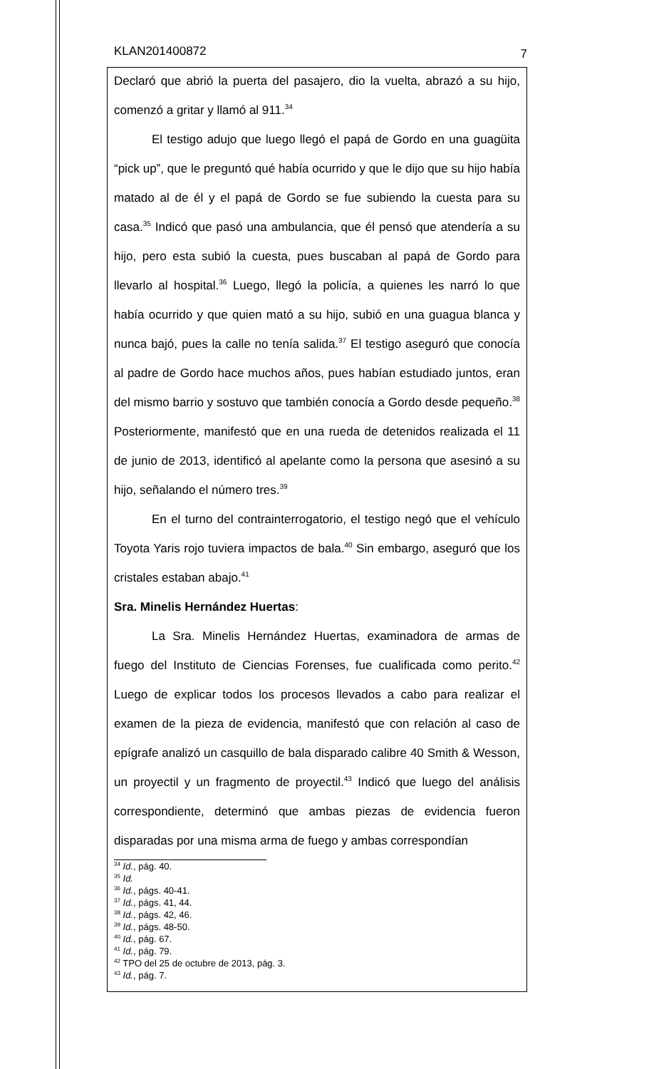KLAN201400872 7
Declaró que abrió la puerta del pasajero, dio la vuelta, abrazó a su hijo, comenzó a gritar y llamó al 911.<sup>34</sup>
El testigo adujo que luego llegó el papá de Gordo en una guagüita “pick up”, que le preguntó qué había ocurrido y que le dijo que su hijo había matado al de él y el papá de Gordo se fue subiendo la cuesta para su casa.<sup>35</sup> Indicó que pasó una ambulancia, que él pensó que atendería a su hijo, pero esta subió la cuesta, pues buscaban al papá de Gordo para llevarlo al hospital.<sup>36</sup> Luego, llegó la policía, a quienes les narró lo que había ocurrido y que quien mató a su hijo, subió en una guagua blanca y nunca bajó, pues la calle no tenía salida.<sup>37</sup> El testigo aseguró que conocía al padre de Gordo hace muchos años, pues habían estudiado juntos, eran del mismo barrio y sostuvo que también conocía a Gordo desde pequeño.<sup>38</sup> Posteriormente, manifestó que en una rueda de detenidos realizada el 11 de junio de 2013, identificó al apelante como la persona que asesinó a su hijo, señalando el número tres.<sup>39</sup>
En el turno del contrainterrogatorio, el testigo negó que el vehículo Toyota Yaris rojo tuviera impactos de bala.<sup>40</sup> Sin embargo, aseguró que los cristales estaban abajo.<sup>41</sup>
Sra. Minelis Hernández Huertas:
La Sra. Minelis Hernández Huertas, examinadora de armas de fuego del Instituto de Ciencias Forenses, fue cualificada como perito.<sup>42</sup> Luego de explicar todos los procesos llevados a cabo para realizar el examen de la pieza de evidencia, manifestó que con relación al caso de epígrafe analizó un casquillo de bala disparado calibre 40 Smith & Wesson, un proyectil y un fragmento de proyectil.<sup>43</sup> Indicó que luego del análisis correspondiente, determinó que ambas piezas de evidencia fueron disparadas por una misma arma de fuego y ambas correspondían
<sup>34</sup> Id., pág. 40.
<sup>35</sup> Id.
<sup>36</sup> Id., págs. 40-41.
<sup>37</sup> Id., págs. 41, 44.
<sup>38</sup> Id., págs. 42, 46.
<sup>39</sup> Id., págs. 48-50.
<sup>40</sup> Id., pág. 67.
<sup>41</sup> Id., pág. 79.
<sup>42</sup> TPO del 25 de octubre de 2013, pág. 3.
<sup>43</sup> Id., pág. 7.